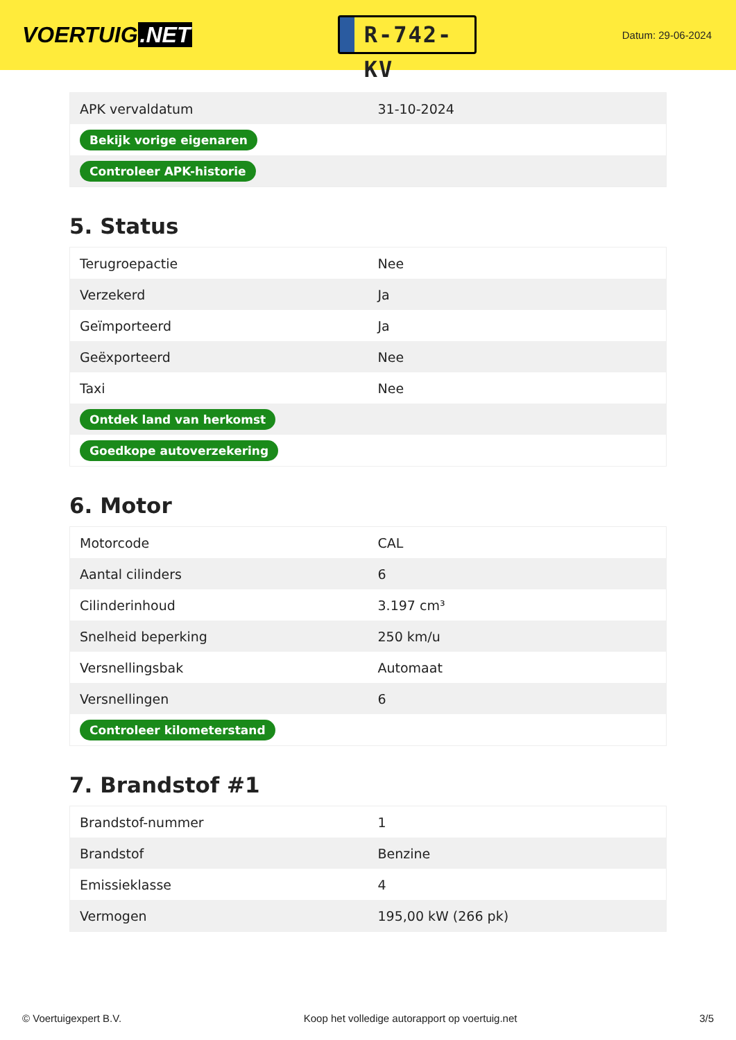VOERTUIG.NET
R-742-KV
Datum: 29-06-2024
| APK vervaldatum | 31-10-2024 |
| Bekijk vorige eigenaren | |
| Controleer APK-historie | |
5. Status
| Terugroepactie | Nee |
| Verzekerd | Ja |
| Geïmporteerd | Ja |
| Geëxporteerd | Nee |
| Taxi | Nee |
| Ontdek land van herkomst | |
| Goedkope autoverzekering | |
6. Motor
| Motorcode | CAL |
| Aantal cilinders | 6 |
| Cilinderinhoud | 3.197 cm³ |
| Snelheid beperking | 250 km/u |
| Versnellingsbak | Automaat |
| Versnellingen | 6 |
| Controleer kilometerstand | |
7. Brandstof #1
| Brandstof-nummer | 1 |
| Brandstof | Benzine |
| Emissieklasse | 4 |
| Vermogen | 195,00 kW (266 pk) |
© Voertuigexpert B.V. Koop het volledige autorapport op voertuig.net 3/5